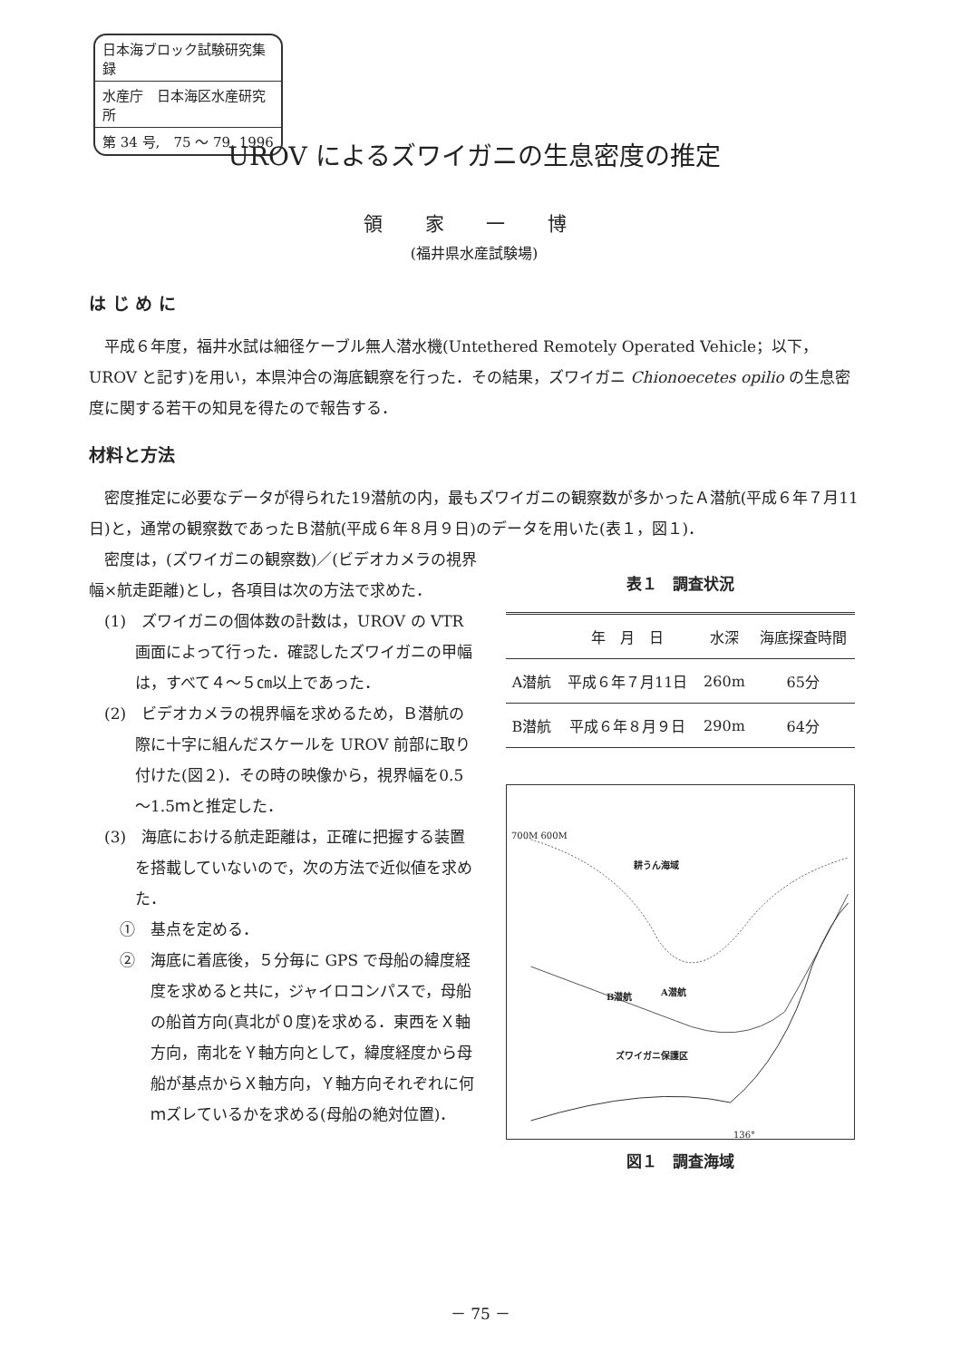日本海ブロック試験研究集録
水産庁　日本海区水産研究所
第 34 号,　75 ～ 79, 1996
UROV によるズワイガニの生息密度の推定
領 家 一 博
(福井県水産試験場)
は じ め に
平成６年度，福井水試は細径ケーブル無人潜水機(Untethered Remotely Operated Vehicle；以下，UROV と記す)を用い，本県沖合の海底観察を行った．その結果，ズワイガニ Chionoecetes opilio の生息密度に関する若干の知見を得たので報告する．
材料と方法
密度推定に必要なデータが得られた19潜航の内，最もズワイガニの観察数が多かったＡ潜航(平成６年７月11日)と，通常の観察数であったＢ潜航(平成６年８月９日)のデータを用いた(表１，図１)．
密度は，(ズワイガニの観察数)／(ビデオカメラの視界幅×航走距離)とし，各項目は次の方法で求めた．
(1)　ズワイガニの個体数の計数は，UROV の VTR 画面によって行った．確認したズワイガニの甲幅は，すべて４～５㎝以上であった．
(2)　ビデオカメラの視界幅を求めるため，Ｂ潜航の際に十字に組んだスケールを UROV 前部に取り付けた(図２)．その時の映像から，視界幅を0.5～1.5ｍと推定した．
(3)　海底における航走距離は，正確に把握する装置を搭載していないので，次の方法で近似値を求めた．
①　基点を定める．
②　海底に着底後，５分毎に GPS で母船の緯度経度を求めると共に，ジャイロコンパスで，母船の船首方向(真北が０度)を求める．東西をＸ軸方向，南北をＹ軸方向として，緯度経度から母船が基点からＸ軸方向，Ｙ軸方向それぞれに何ｍズレているかを求める(母船の絶対位置)．
表１　調査状況
| | 年 月 日 | 水深 | 海底探査時間 |
| --- | --- | --- | --- |
| A潜航 | 平成６年７月11日 | 260m | 65分 |
| B潜航 | 平成６年８月９日 | 290m | 64分 |
耕うん海域
B潜航 A潜航
ズワイガニ保護区
700M 600M
136°
図１　調査海域
－ 75 －